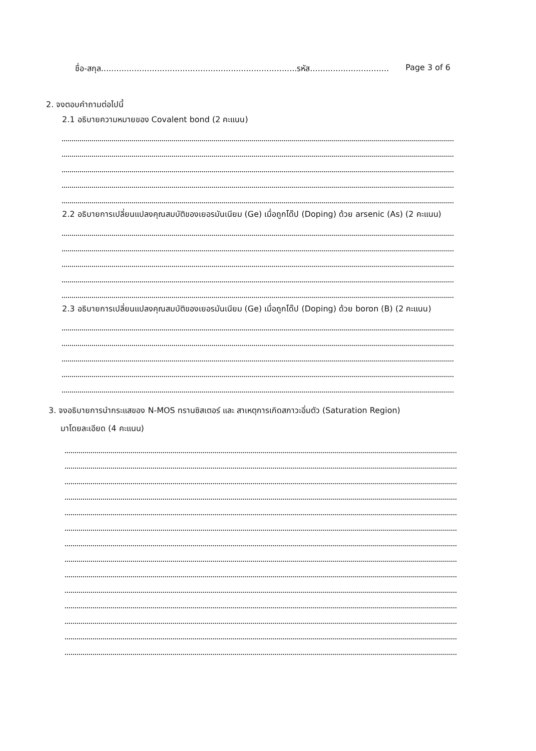ชื่อ-สกุล.............................................................................รหัส............................... Page 3 of 6
2. จงตอบคำถามต่อไปนี้
2.1 อธิบายความหมายของ Covalent bond (2 คะแนน)
2.2 อธิบายการเปลี่ยนแปลงคุณสมบัติของเยอรมันเนียม (Ge) เมื่อถูกโด๊ป (Doping) ด้วย arsenic (As) (2 คะแนน)
2.3 อธิบายการเปลี่ยนแปลงคุณสมบัติของเยอรมันเนียม (Ge) เมื่อถูกโด๊ป (Doping) ด้วย boron (B) (2 คะแนน)
3. จงอธิบายการนำกระแสของ N-MOS ทรานซิสเตอร์ และ สาเหตุการเกิดสภาวะอิ่มตัว (Saturation Region)
มาโดยละเอียด (4 คะแนน)